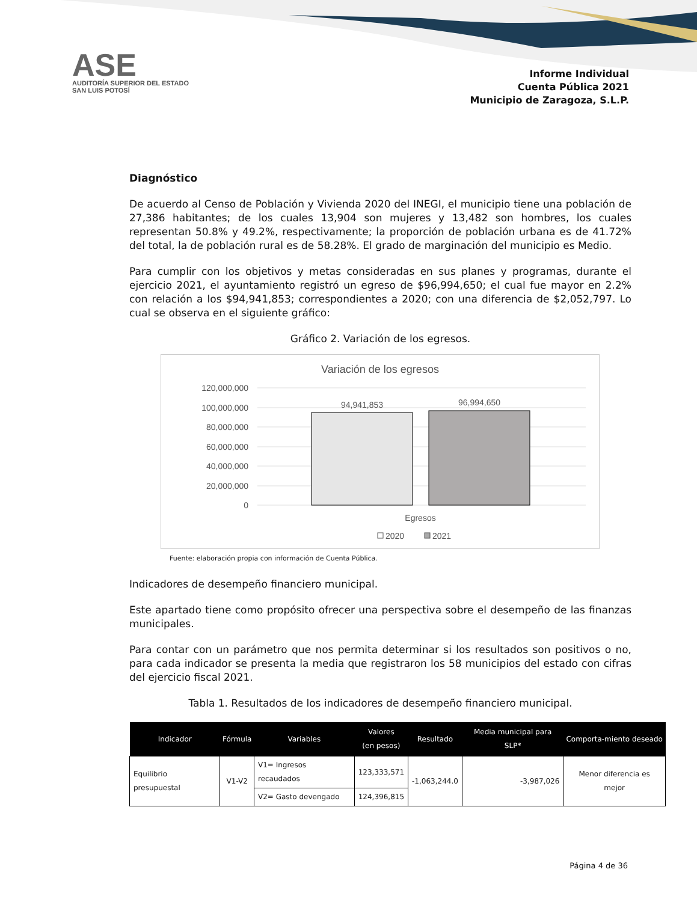ASE
AUDITORÍA SUPERIOR DEL ESTADO
SAN LUIS POTOSÍ
Informe Individual
Cuenta Pública 2021
Municipio de Zaragoza, S.L.P.
Diagnóstico
De acuerdo al Censo de Población y Vivienda 2020 del INEGI, el municipio tiene una población de 27,386 habitantes; de los cuales 13,904 son mujeres y 13,482 son hombres, los cuales representan 50.8% y 49.2%, respectivamente; la proporción de población urbana es de 41.72% del total, la de población rural es de 58.28%. El grado de marginación del municipio es Medio.
Para cumplir con los objetivos y metas consideradas en sus planes y programas, durante el ejercicio 2021, el ayuntamiento registró un egreso de $96,994,650; el cual fue mayor en 2.2% con relación a los $94,941,853; correspondientes a 2020; con una diferencia de $2,052,797. Lo cual se observa en el siguiente gráfico:
Gráfico 2. Variación de los egresos.
Variación de los egresos
120,000,000
100,000,000
80,000,000
60,000,000
40,000,000
20,000,000
0
94,941,853
96,994,650
Egresos
2020
2021
Fuente: elaboración propia con información de Cuenta Pública.
Indicadores de desempeño financiero municipal.
Este apartado tiene como propósito ofrecer una perspectiva sobre el desempeño de las finanzas municipales.
Para contar con un parámetro que nos permita determinar si los resultados son positivos o no, para cada indicador se presenta la media que registraron los 58 municipios del estado con cifras del ejercicio fiscal 2021.
Tabla 1. Resultados de los indicadores de desempeño financiero municipal.
| Indicador | Fórmula | Variables | Valores (en pesos) | Resultado | Media municipal para SLP* | Comporta-miento deseado |
| --- | --- | --- | --- | --- | --- | --- |
| Equilibrio presupuestal | V1-V2 | V1= Ingresos recaudados | 123,333,571 | -1,063,244.0 | -3,987,026 | Menor diferencia es mejor |
| | | V2= Gasto devengado | 124,396,815 | | | |
Página 4 de 36